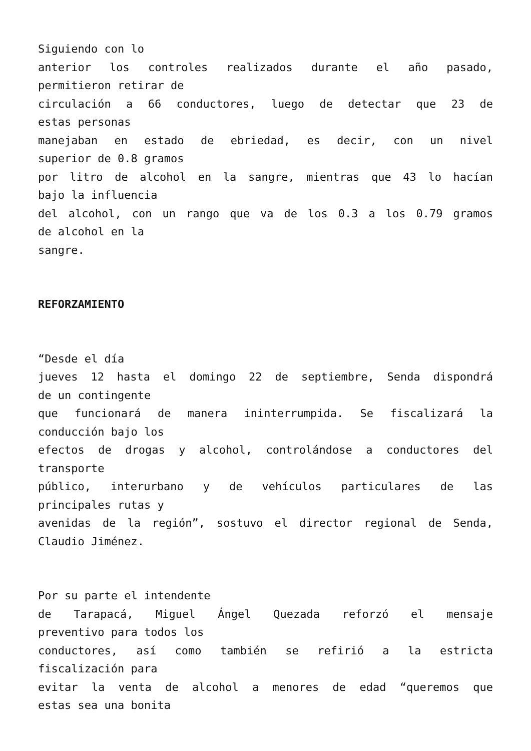Siguiendo con lo
anterior los controles realizados durante el año pasado,
permitieron retirar de
circulación a 66 conductores, luego de detectar que 23 de
estas personas
manejaban en estado de ebriedad, es decir, con un nivel
superior de 0.8 gramos
por litro de alcohol en la sangre, mientras que 43 lo hacían
bajo la influencia
del alcohol, con un rango que va de los 0.3 a los 0.79 gramos
de alcohol en la
sangre.
REFORZAMIENTO
“Desde el día
jueves 12 hasta el domingo 22 de septiembre, Senda dispondrá
de un contingente
que funcionará de manera ininterrumpida. Se fiscalizará la
conducción bajo los
efectos de drogas y alcohol, controlándose a conductores del
transporte
público, interurbano y de vehículos particulares de las
principales rutas y
avenidas de la región”, sostuvo el director regional de Senda,
Claudio Jiménez.
Por su parte el intendente
de Tarapacá, Miguel Ángel Quezada reforzó el mensaje
preventivo para todos los
conductores, así como también se refirió a la estricta
fiscalización para
evitar la venta de alcohol a menores de edad “queremos que
estas sea una bonita